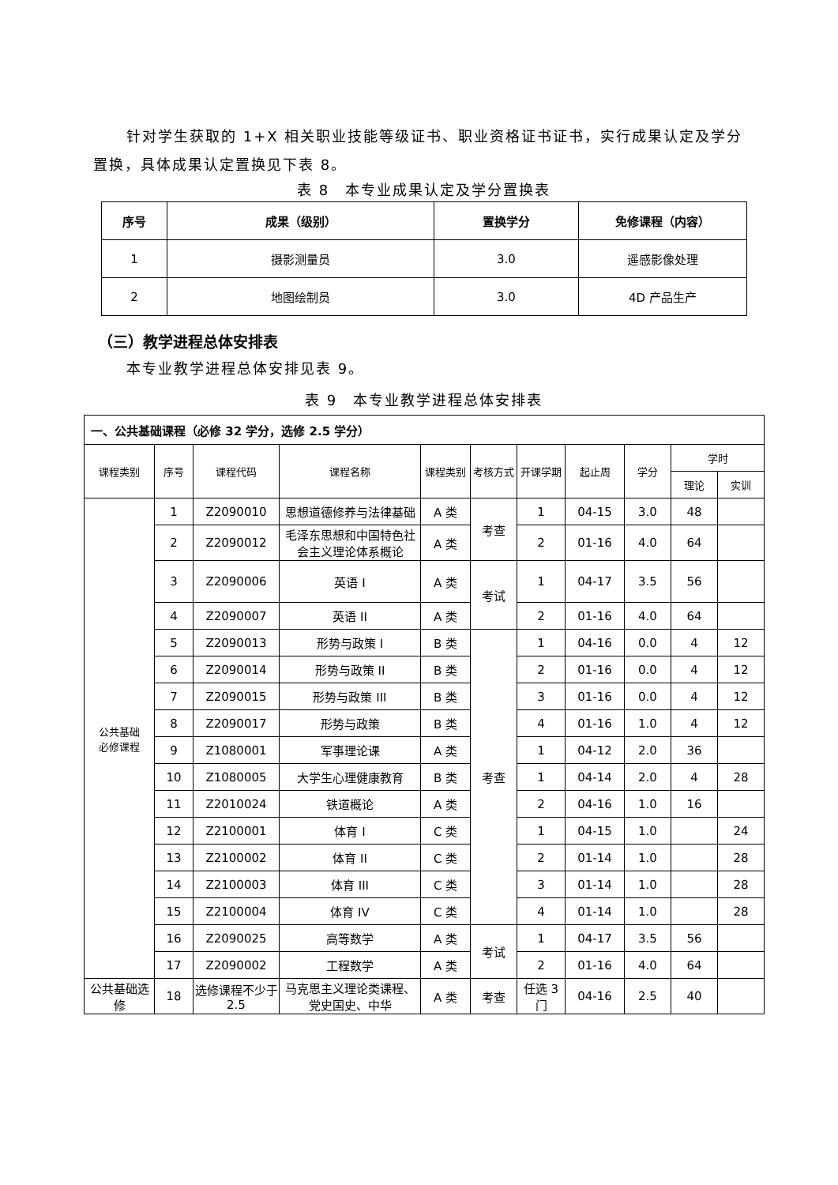针对学生获取的 1+X 相关职业技能等级证书、职业资格证书证书，实行成果认定及学分置换，具体成果认定置换见下表 8。
表 8　本专业成果认定及学分置换表
| 序号 | 成果（级别） | 置换学分 | 免修课程（内容） |
| --- | --- | --- | --- |
| 1 | 摄影测量员 | 3.0 | 遥感影像处理 |
| 2 | 地图绘制员 | 3.0 | 4D 产品生产 |
（三）教学进程总体安排表
本专业教学进程总体安排见表 9。
表 9　本专业教学进程总体安排表
| 一、公共基础课程（必修 32 学分，选修 2.5 学分） | | | | | | | | | | |
| 课程类别 | 序号 | 课程代码 | 课程名称 | 课程类别 | 考核方式 | 开课学期 | 起止周 | 学分 | 学时 | |
| | | | | | | | | | 理论 | 实训 |
| 公共基础 必修课程 | 1 | Z2090010 | 思想道德修养与法律基础 | A 类 | 考查 | 1 | 04-15 | 3.0 | 48 | |
| | 2 | Z2090012 | 毛泽东思想和中国特色社会主义理论体系概论 | A 类 | | 2 | 01-16 | 4.0 | 64 | |
| | 3 | Z2090006 | 英语 I | A 类 | 考试 | 1 | 04-17 | 3.5 | 56 | |
| | 4 | Z2090007 | 英语 II | A 类 | | 2 | 01-16 | 4.0 | 64 | |
| | 5 | Z2090013 | 形势与政策 I | B 类 | 考查 | 1 | 04-16 | 0.0 | 4 | 12 |
| | 6 | Z2090014 | 形势与政策 II | B 类 | | 2 | 01-16 | 0.0 | 4 | 12 |
| | 7 | Z2090015 | 形势与政策 III | B 类 | | 3 | 01-16 | 0.0 | 4 | 12 |
| | 8 | Z2090017 | 形势与政策 | B 类 | | 4 | 01-16 | 1.0 | 4 | 12 |
| | 9 | Z1080001 | 军事理论课 | A 类 | | 1 | 04-12 | 2.0 | 36 | |
| | 10 | Z1080005 | 大学生心理健康教育 | B 类 | | 1 | 04-14 | 2.0 | 4 | 28 |
| | 11 | Z2010024 | 铁道概论 | A 类 | | 2 | 04-16 | 1.0 | 16 | |
| | 12 | Z2100001 | 体育 I | C 类 | | 1 | 04-15 | 1.0 | | 24 |
| | 13 | Z2100002 | 体育 II | C 类 | | 2 | 01-14 | 1.0 | | 28 |
| | 14 | Z2100003 | 体育 III | C 类 | | 3 | 01-14 | 1.0 | | 28 |
| | 15 | Z2100004 | 体育 IV | C 类 | | 4 | 01-14 | 1.0 | | 28 |
| | 16 | Z2090025 | 高等数学 | A 类 | 考试 | 1 | 04-17 | 3.5 | 56 | |
| | 17 | Z2090002 | 工程数学 | A 类 | | 2 | 01-16 | 4.0 | 64 | |
| 公共基础选修 | 18 | 选修课程不少于 2.5 | 马克思主义理论类课程、党史国史、中华 | A 类 | 考查 | 任选 3 门 | 04-16 | 2.5 | 40 | |